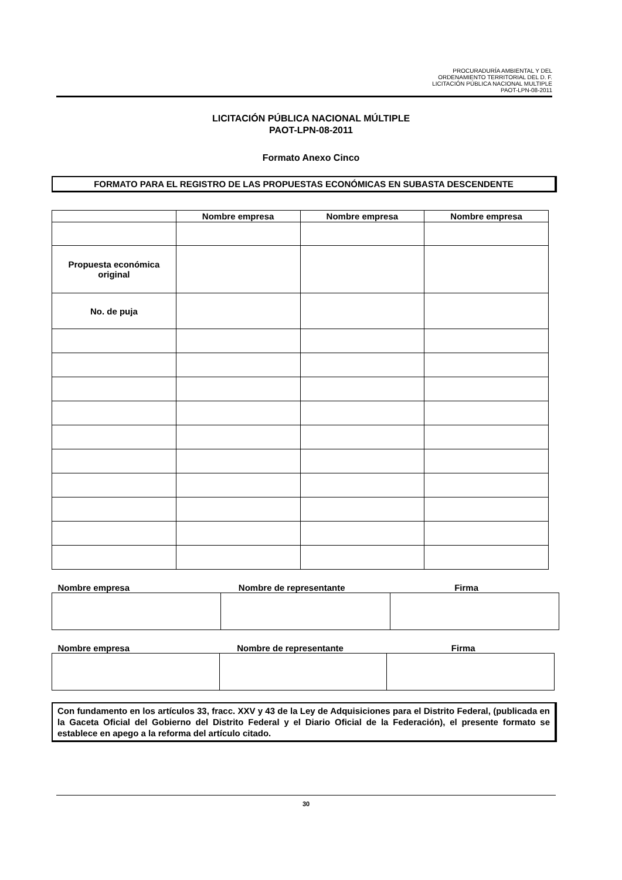PROCURADURÍA AMBIENTAL Y DEL
ORDENAMIENTO TERRITORIAL DEL D. F.
LICITACIÓN PÚBLICA NACIONAL MULTIPLE
PAOT-LPN-08-2011
LICITACIÓN PÚBLICA NACIONAL MÚLTIPLE
PAOT-LPN-08-2011
Formato Anexo Cinco
FORMATO PARA EL REGISTRO DE LAS PROPUESTAS ECONÓMICAS EN SUBASTA DESCENDENTE
| | Nombre empresa | Nombre empresa | Nombre empresa |
| --- | --- | --- | --- |
| Propuesta económica original | | | |
| No. de puja | | | |
| Nombre empresa | Nombre de representante | Firma |
| --- | --- | --- |
| Nombre empresa | Nombre de representante | Firma |
| --- | --- | --- |
Con fundamento en los artículos 33, fracc. XXV y 43 de la Ley de Adquisiciones para el Distrito Federal, (publicada en la Gaceta Oficial del Gobierno del Distrito Federal y el Diario Oficial de la Federación), el presente formato se establece en apego a la reforma del artículo citado.
30